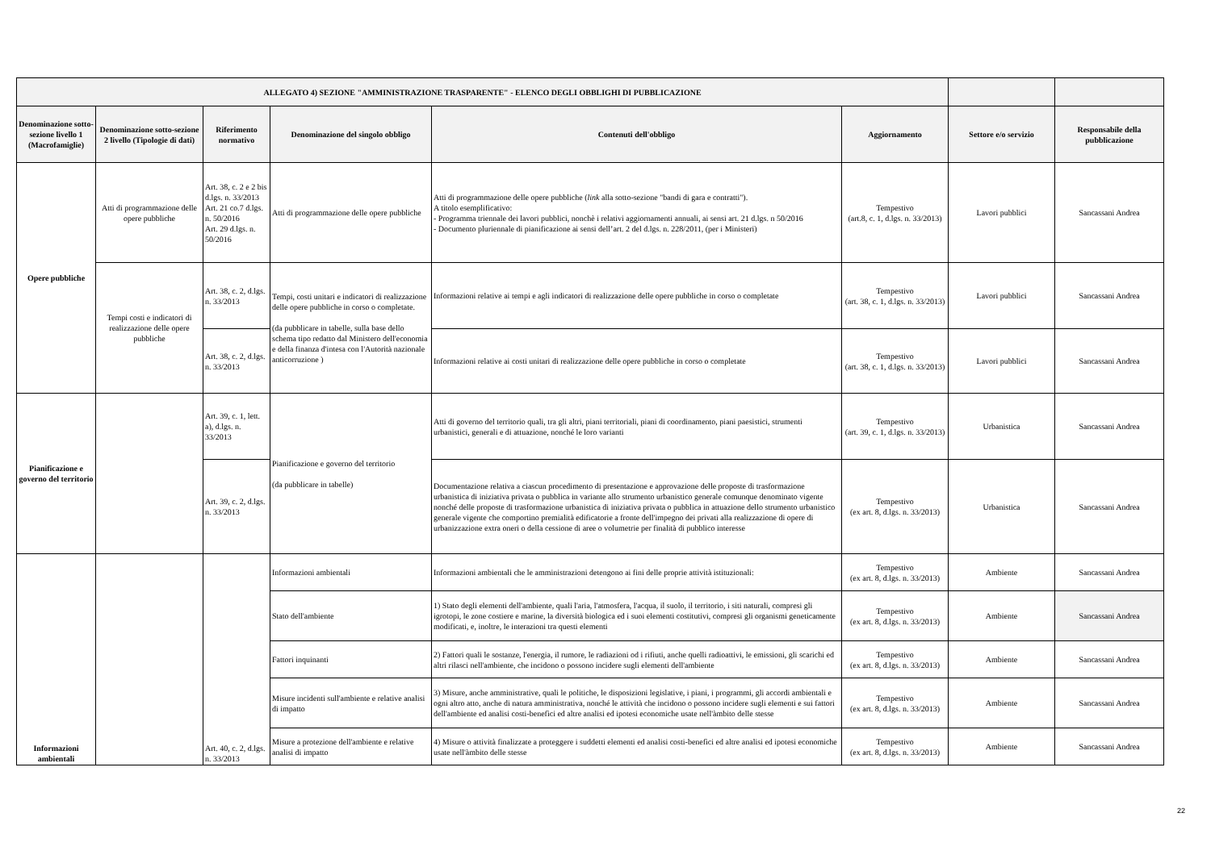| ALLEGATO 4) SEZIONE "AMMINISTRAZIONE TRASPARENTE" - ELENCO DEGLI OBBLIGHI DI PUBBLICAZIONE | | | | | | | |
| --- | --- | --- | --- | --- | --- | --- | --- |
| Denominazione sotto-sezione livello 1 (Macrofamiglie) | Denominazione sotto-sezione 2 livello (Tipologie di dati) | Riferimento normativo | Denominazione del singolo obbligo | Contenuti dell'obbligo | Aggiornamento | Settore e/o servizio | Responsabile della pubblicazione |
| Opere pubbliche | Atti di programmazione delle opere pubbliche | Art. 38, c. 2 e 2 bis d.lgs. n. 33/2013 Art. 21 co.7 d.lgs. n. 50/2016 Art. 29 d.lgs. n. 50/2016 | Atti di programmazione delle opere pubbliche | Atti di programmazione delle opere pubbliche ( link alla sotto-sezione "bandi di gara e contratti"). A titolo esemplificativo: - Programma triennale dei lavori pubblici, nonchè i relativi aggiornamenti annuali, ai sensi art. 21 d.lgs. n 50/2016 - Documento pluriennale di pianificazione ai sensi dell’art. 2 del d.lgs. n. 228/2011, (per i Ministeri) | Tempestivo (art.8, c. 1, d.lgs. n. 33/2013) | Lavori pubblici | Sancassani Andrea |
| | Tempi costi e indicatori di realizzazione delle opere pubbliche | Art. 38, c. 2, d.lgs. n. 33/2013 | Tempi, costi unitari e indicatori di realizzazione delle opere pubbliche in corso o completate. (da pubblicare in tabelle, sulla base dello schema tipo redatto dal Ministero dell'economia e della finanza d'intesa con l'Autorità nazionale anticorruzione ) | Informazioni relative ai tempi e agli indicatori di realizzazione delle opere pubbliche in corso o completate | Tempestivo (art. 38, c. 1, d.lgs. n. 33/2013) | Lavori pubblici | Sancassani Andrea |
| | | Art. 38, c. 2, d.lgs. n. 33/2013 | | Informazioni relative ai costi unitari di realizzazione delle opere pubbliche in corso o completate | Tempestivo (art. 38, c. 1, d.lgs. n. 33/2013) | Lavori pubblici | Sancassani Andrea |
| Pianificazione e governo del territorio | | Art. 39, c. 1, lett. a), d.lgs. n. 33/2013 | Pianificazione e governo del territorio (da pubblicare in tabelle) | Atti di governo del territorio quali, tra gli altri, piani territoriali, piani di coordinamento, piani paesistici, strumenti urbanistici, generali e di attuazione, nonché le loro varianti | Tempestivo (art. 39, c. 1, d.lgs. n. 33/2013) | Urbanistica | Sancassani Andrea |
| | | Art. 39, c. 2, d.lgs. n. 33/2013 | | Documentazione relativa a ciascun procedimento di presentazione e approvazione delle proposte di trasformazione urbanistica di iniziativa privata o pubblica in variante allo strumento urbanistico generale comunque denominato vigente nonché delle proposte di trasformazione urbanistica di iniziativa privata o pubblica in attuazione dello strumento urbanistico generale vigente che comportino premialità edificatorie a fronte dell'impegno dei privati alla realizzazione di opere di urbanizzazione extra oneri o della cessione di aree o volumetrie per finalità di pubblico interesse | Tempestivo (ex art. 8, d.lgs. n. 33/2013) | Urbanistica | Sancassani Andrea |
| Informazioni ambientali | | Art. 40, c. 2, d.lgs. n. 33/2013 | Informazioni ambientali | Informazioni ambientali che le amministrazioni detengono ai fini delle proprie attività istituzionali: | Tempestivo (ex art. 8, d.lgs. n. 33/2013) | Ambiente | Sancassani Andrea |
| | | | Stato dell'ambiente | 1) Stato degli elementi dell'ambiente, quali l'aria, l'atmosfera, l'acqua, il suolo, il territorio, i siti naturali, compresi gli igrotopi, le zone costiere e marine, la diversità biologica ed i suoi elementi costitutivi, compresi gli organismi geneticamente modificati, e, inoltre, le interazioni tra questi elementi | Tempestivo (ex art. 8, d.lgs. n. 33/2013) | Ambiente | Sancassani Andrea |
| | | | Fattori inquinanti | 2) Fattori quali le sostanze, l'energia, il rumore, le radiazioni od i rifiuti, anche quelli radioattivi, le emissioni, gli scarichi ed altri rilasci nell'ambiente, che incidono o possono incidere sugli elementi dell'ambiente | Tempestivo (ex art. 8, d.lgs. n. 33/2013) | Ambiente | Sancassani Andrea |
| | | | Misure incidenti sull'ambiente e relative analisi di impatto | 3) Misure, anche amministrative, quali le politiche, le disposizioni legislative, i piani, i programmi, gli accordi ambientali e ogni altro atto, anche di natura amministrativa, nonché le attività che incidono o possono incidere sugli elementi e sui fattori dell'ambiente ed analisi costi-benefìci ed altre analisi ed ipotesi economiche usate nell'àmbito delle stesse | Tempestivo (ex art. 8, d.lgs. n. 33/2013) | Ambiente | Sancassani Andrea |
| | | | Misure a protezione dell'ambiente e relative analisi di impatto | 4) Misure o attività finalizzate a proteggere i suddetti elementi ed analisi costi-benefìci ed altre analisi ed ipotesi economiche usate nell'àmbito delle stesse | Tempestivo (ex art. 8, d.lgs. n. 33/2013) | Ambiente | Sancassani Andrea |
22